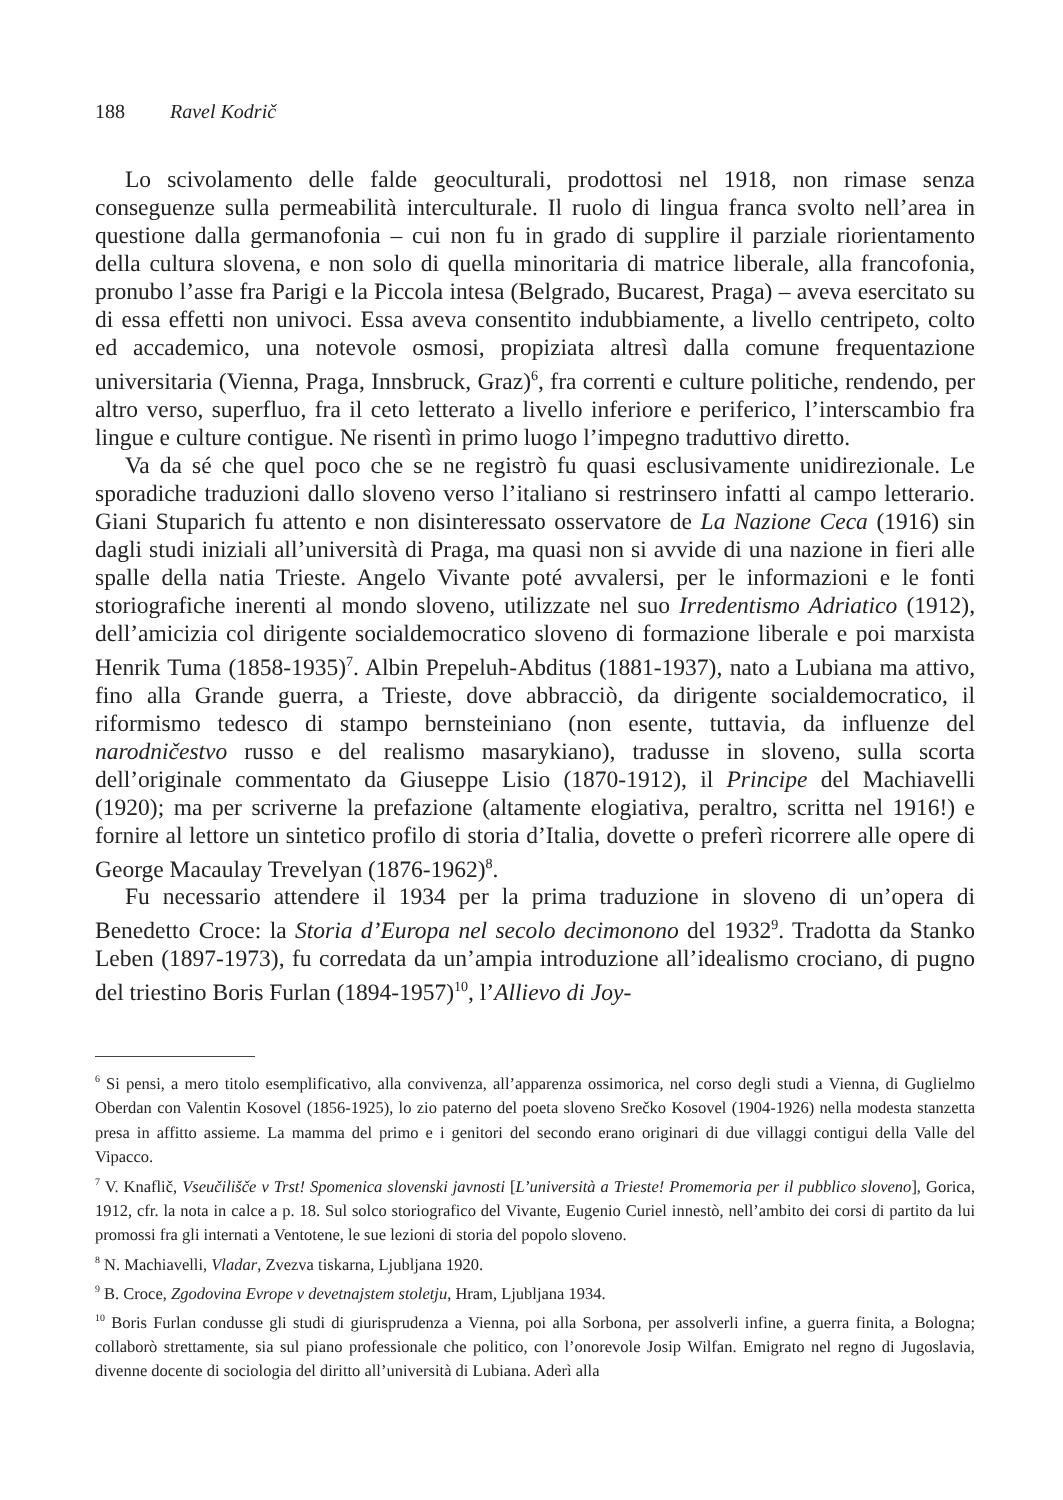188 Ravel Kodrič
Lo scivolamento delle falde geoculturali, prodottosi nel 1918, non rimase senza conseguenze sulla permeabilità interculturale. Il ruolo di lingua franca svolto nell’area in questione dalla germanofonia – cui non fu in grado di supplire il parziale riorientamento della cultura slovena, e non solo di quella minoritaria di matrice liberale, alla francofonia, pronubo l’asse fra Parigi e la Piccola intesa (Belgrado, Bucarest, Praga) – aveva esercitato su di essa effetti non univoci. Essa aveva consentito indubbiamente, a livello centripeto, colto ed accademico, una notevole osmosi, propiziata altresì dalla comune frequentazione universitaria (Vienna, Praga, Innsbruck, Graz)<sup>6</sup>, fra correnti e culture politiche, rendendo, per altro verso, superfluo, fra il ceto letterato a livello inferiore e periferico, l’interscambio fra lingue e culture contigue. Ne risentì in primo luogo l’impegno traduttivo diretto.
Va da sé che quel poco che se ne registrò fu quasi esclusivamente unidirezionale. Le sporadiche traduzioni dallo sloveno verso l’italiano si restrinsero infatti al campo letterario. Giani Stuparich fu attento e non disinteressato osservatore de La Nazione Ceca (1916) sin dagli studi iniziali all’università di Praga, ma quasi non si avvide di una nazione in fieri alle spalle della natia Trieste. Angelo Vivante poté avvalersi, per le informazioni e le fonti storiografiche inerenti al mondo sloveno, utilizzate nel suo Irredentismo Adriatico (1912), dell’amicizia col dirigente socialdemocratico sloveno di formazione liberale e poi marxista Henrik Tuma (1858-1935)<sup>7</sup>. Albin Prepeluh-Abditus (1881-1937), nato a Lubiana ma attivo, fino alla Grande guerra, a Trieste, dove abbracciò, da dirigente socialdemocratico, il riformismo tedesco di stampo bernsteiniano (non esente, tuttavia, da influenze del narodničestvo russo e del realismo masarykiano), tradusse in sloveno, sulla scorta dell’originale commentato da Giuseppe Lisio (1870-1912), il Principe del Machiavelli (1920); ma per scriverne la prefazione (altamente elogiativa, peraltro, scritta nel 1916!) e fornire al lettore un sintetico profilo di storia d’Italia, dovette o preferì ricorrere alle opere di George Macaulay Trevelyan (1876-1962)<sup>8</sup>.
Fu necessario attendere il 1934 per la prima traduzione in sloveno di un’opera di Benedetto Croce: la Storia d’Europa nel secolo decimonono del 1932<sup>9</sup>. Tradotta da Stanko Leben (1897-1973), fu corredata da un’ampia introduzione all’idealismo crociano, di pugno del triestino Boris Furlan (1894-1957)<sup>10</sup>, l’Allievo di Joy-
<sup>6</sup> Si pensi, a mero titolo esemplificativo, alla convivenza, all’apparenza ossimorica, nel corso degli studi a Vienna, di Guglielmo Oberdan con Valentin Kosovel (1856-1925), lo zio paterno del poeta sloveno Srečko Kosovel (1904-1926) nella modesta stanzetta presa in affitto assieme. La mamma del primo e i genitori del secondo erano originari di due villaggi contigui della Valle del Vipacco.
<sup>7</sup> V. Knaflič, Vseučilišče v Trst! Spomenica slovenski javnosti [L’università a Trieste! Promemoria per il pubblico sloveno], Gorica, 1912, cfr. la nota in calce a p. 18. Sul solco storiografico del Vivante, Eugenio Curiel innestò, nell’ambito dei corsi di partito da lui promossi fra gli internati a Ventotene, le sue lezioni di storia del popolo sloveno.
<sup>8</sup> N. Machiavelli, Vladar, Zvezva tiskarna, Ljubljana 1920.
<sup>9</sup> B. Croce, Zgodovina Evrope v devetnajstem stoletju, Hram, Ljubljana 1934.
<sup>10</sup> Boris Furlan condusse gli studi di giurisprudenza a Vienna, poi alla Sorbona, per assolverli infine, a guerra finita, a Bologna; collaborò strettamente, sia sul piano professionale che politico, con l’onorevole Josip Wilfan. Emigrato nel regno di Jugoslavia, divenne docente di sociologia del diritto all’università di Lubiana. Aderì alla